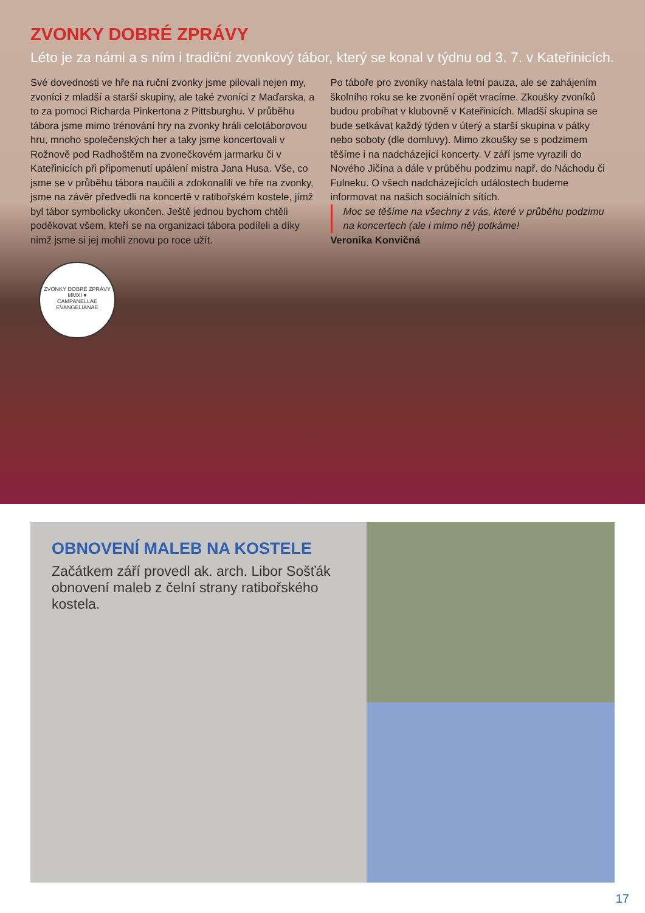ZVONKY DOBRÉ ZPRÁVY
Léto je za námi a s ním i tradiční zvonkový tábor, který se konal v týdnu od 3. 7. v Kateřinicích.
Své dovednosti ve hře na ruční zvonky jsme pilovali nejen my, zvoníci z mladší a starší skupiny, ale také zvoníci z Maďarska, a to za pomoci Richarda Pinkertona z Pittsburghu. V průběhu tábora jsme mimo trénování hry na zvonky hráli celotáborovou hru, mnoho společenských her a taky jsme koncertovali v Rožnově pod Radhoštěm na zvonečkovém jarmarku či v Kateřinicích při připomenutí upálení mistra Jana Husa. Vše, co jsme se v průběhu tábora naučili a zdokonalili ve hře na zvonky, jsme na závěr předvedli na koncertě v ratibořském kostele, jímž byl tábor symbolicky ukončen. Ještě jednou bychom chtěli poděkovat všem, kteří se na organizaci tábora podíleli a díky nimž jsme si jej mohli znovu po roce užít.
Po táboře pro zvoníky nastala letní pauza, ale se zahájením školního roku se ke zvonění opět vracíme. Zkoušky zvoníků budou probíhat v klubovně v Kateřinicích. Mladší skupina se bude setkávat každý týden v úterý a starší skupina v pátky nebo soboty (dle domluvy). Mimo zkoušky se s podzimem těšíme i na nadcházející koncerty. V září jsme vyrazili do Nového Jičína a dále v průběhu podzimu např. do Náchodu či Fulneku. O všech nadcházejících událostech budeme informovat na našich sociálních sítích.
Moc se těšíme na všechny z vás, které v průběhu podzimu na koncertech (ale i mimo ně) potkáme!
Veronika Konvičná
ZVONKY DOBRÉ ZPRÁVY
MMXI ♥
CAMPANELLAE EVANGELIANAE
OBNOVENÍ MALEB NA KOSTELE
Začátkem září provedl ak. arch. Libor Sošťák obnovení maleb z čelní strany ratibořského kostela.
17